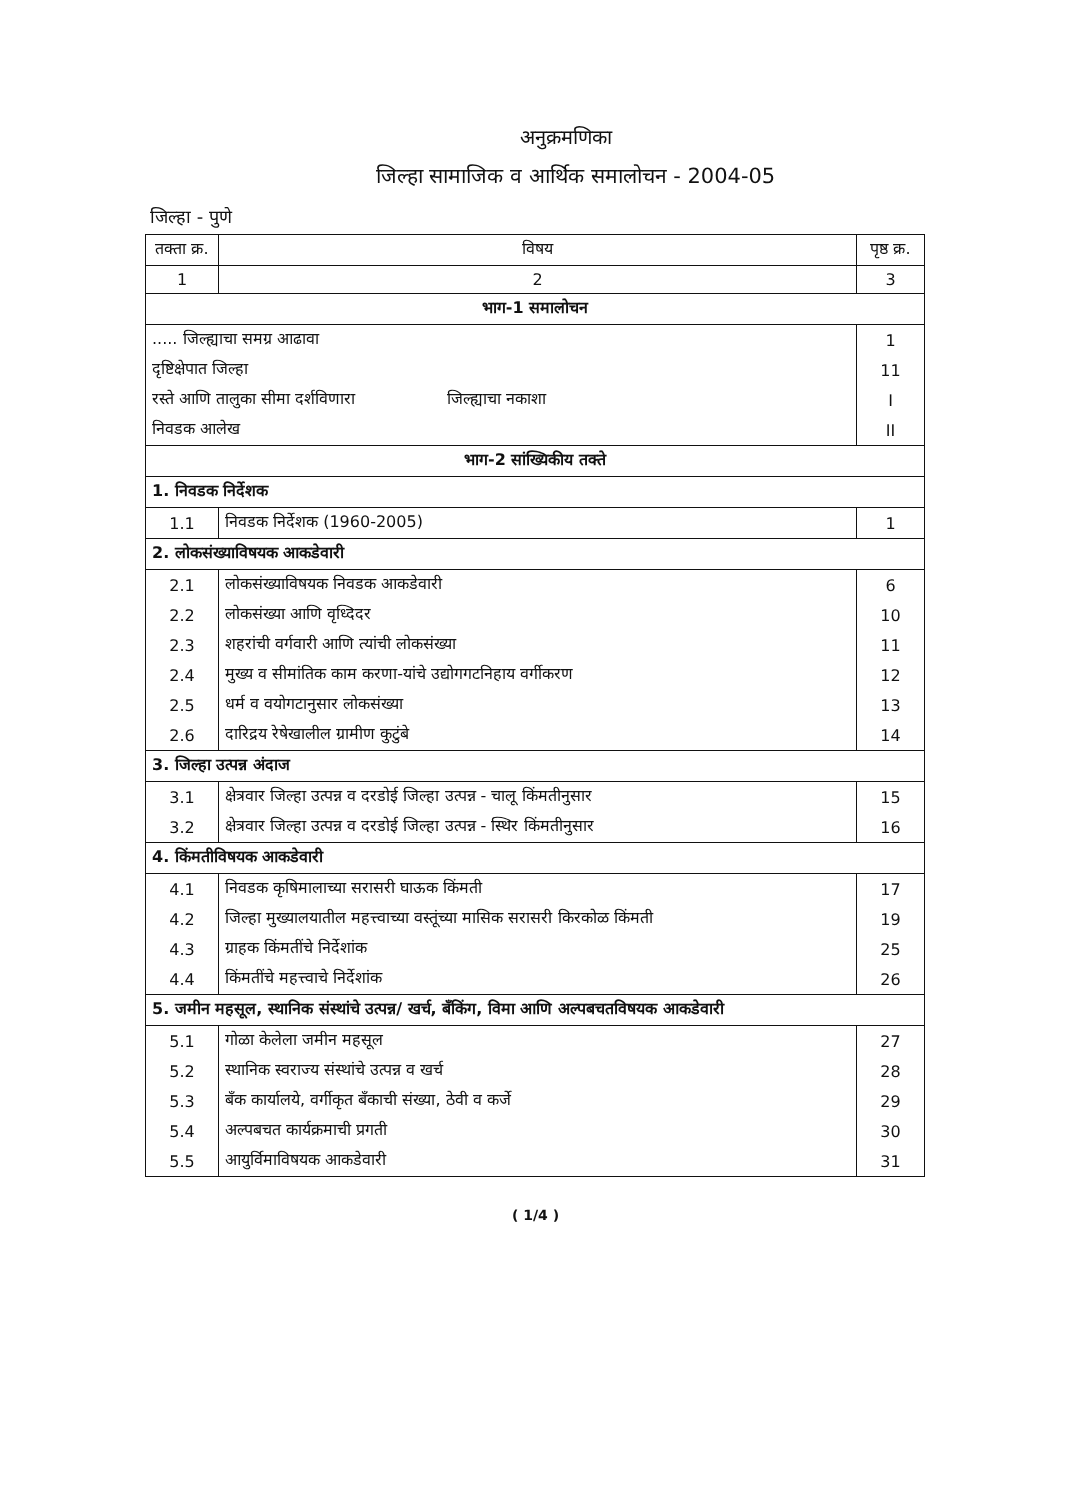अनुक्रमणिका
जिल्हा सामाजिक व आर्थिक समालोचन - 2004-05
जिल्हा - पुणे
| तक्ता क्र. | विषय | पृष्ठ क्र. |
| --- | --- | --- |
| 1 | 2 | 3 |
| भाग-1 समालोचन | | |
| ..... जिल्ह्याचा समग्र आढावा | | 1 |
| दृष्टिक्षेपात जिल्हा | | 11 |
| रस्ते आणि तालुका सीमा दर्शविणारा जिल्ह्याचा नकाशा | | I |
| निवडक आलेख | | II |
| भाग-2 सांख्यिकीय तक्ते | | |
| 1. निवडक निर्देशक | | |
| 1.1 | निवडक निर्देशक (1960-2005) | 1 |
| 2. लोकसंख्याविषयक आकडेवारी | | |
| 2.1 | लोकसंख्याविषयक निवडक आकडेवारी | 6 |
| 2.2 | लोकसंख्या आणि वृध्दिदर | 10 |
| 2.3 | शहरांची वर्गवारी आणि त्यांची लोकसंख्या | 11 |
| 2.4 | मुख्य व सीमांतिक काम करणा-यांचे उद्योगगटनिहाय वर्गीकरण | 12 |
| 2.5 | धर्म व वयोगटानुसार लोकसंख्या | 13 |
| 2.6 | दारिद्रय रेषेखालील ग्रामीण कुटुंबे | 14 |
| 3. जिल्हा उत्पन्न अंदाज | | |
| 3.1 | क्षेत्रवार जिल्हा उत्पन्न व दरडोई जिल्हा उत्पन्न - चालू किंमतीनुसार | 15 |
| 3.2 | क्षेत्रवार जिल्हा उत्पन्न व दरडोई जिल्हा उत्पन्न - स्थिर किंमतीनुसार | 16 |
| 4. किंमतीविषयक आकडेवारी | | |
| 4.1 | निवडक कृषिमालाच्या सरासरी घाऊक किंमती | 17 |
| 4.2 | जिल्हा मुख्यालयातील महत्त्वाच्या वस्तूंच्या मासिक सरासरी किरकोळ किंमती | 19 |
| 4.3 | ग्राहक किंमतींचे निर्देशांक | 25 |
| 4.4 | किंमतींचे महत्त्वाचे निर्देशांक | 26 |
| 5. जमीन महसूल, स्थानिक संस्थांचे उत्पन्न/ खर्च, बँकिंग, विमा आणि अल्पबचतविषयक आकडेवारी | | |
| 5.1 | गोळा केलेला जमीन महसूल | 27 |
| 5.2 | स्थानिक स्वराज्य संस्थांचे उत्पन्न व खर्च | 28 |
| 5.3 | बँक कार्यालये, वर्गीकृत बँकाची संख्या, ठेवी व कर्जे | 29 |
| 5.4 | अल्पबचत कार्यक्रमाची प्रगती | 30 |
| 5.5 | आयुर्विमाविषयक आकडेवारी | 31 |
( 1/4 )